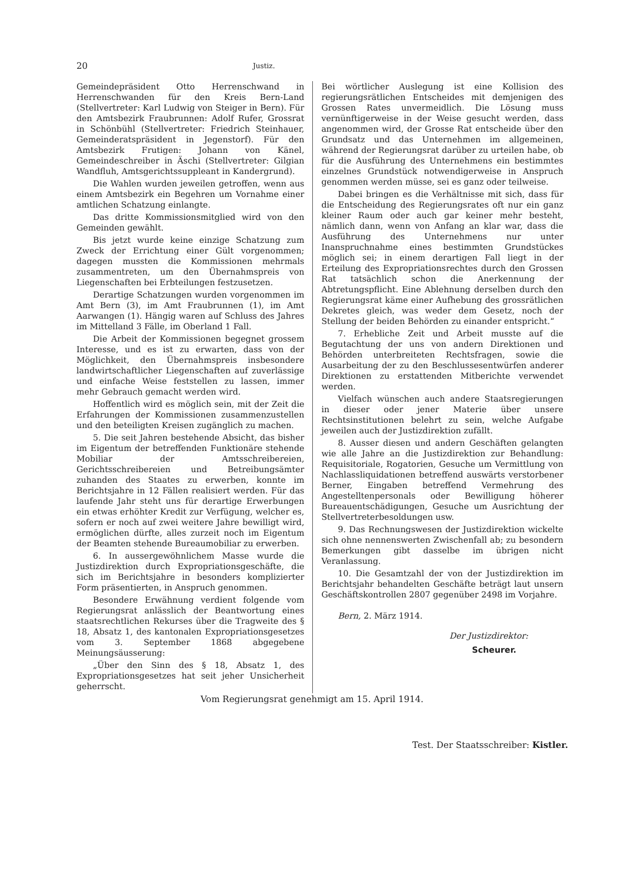20 Justiz.
Gemeindepräsident Otto Herrenschwand in Herrenschwanden für den Kreis Bern-Land (Stellvertreter: Karl Ludwig von Steiger in Bern). Für den Amtsbezirk Fraubrunnen: Adolf Rufer, Grossrat in Schönbühl (Stellvertreter: Friedrich Steinhauer, Gemeinderatspräsident in Jegenstorf). Für den Amtsbezirk Frutigen: Johann von Känel, Gemeindeschreiber in Äschi (Stellvertreter: Gilgian Wandfluh, Amtsgerichtssuppleant in Kandergrund).
Die Wahlen wurden jeweilen getroffen, wenn aus einem Amtsbezirk ein Begehren um Vornahme einer amtlichen Schatzung einlangte.
Das dritte Kommissionsmitglied wird von den Gemeinden gewählt.
Bis jetzt wurde keine einzige Schatzung zum Zweck der Errichtung einer Gült vorgenommen; dagegen mussten die Kommissionen mehrmals zusammentreten, um den Übernahmspreis von Liegenschaften bei Erbteilungen festzusetzen.
Derartige Schatzungen wurden vorgenommen im Amt Bern (3), im Amt Fraubrunnen (1), im Amt Aarwangen (1). Hängig waren auf Schluss des Jahres im Mittelland 3 Fälle, im Oberland 1 Fall.
Die Arbeit der Kommissionen begegnet grossem Interesse, und es ist zu erwarten, dass von der Möglichkeit, den Übernahmspreis insbesondere landwirtschaftlicher Liegenschaften auf zuverlässige und einfache Weise feststellen zu lassen, immer mehr Gebrauch gemacht werden wird.
Hoffentlich wird es möglich sein, mit der Zeit die Erfahrungen der Kommissionen zusammenzustellen und den beteiligten Kreisen zugänglich zu machen.
5. Die seit Jahren bestehende Absicht, das bisher im Eigentum der betreffenden Funktionäre stehende Mobiliar der Amtsschreibereien, Gerichtsschreibereien und Betreibungsämter zuhanden des Staates zu erwerben, konnte im Berichtsjahre in 12 Fällen realisiert werden. Für das laufende Jahr steht uns für derartige Erwerbungen ein etwas erhöhter Kredit zur Verfügung, welcher es, sofern er noch auf zwei weitere Jahre bewilligt wird, ermöglichen dürfte, alles zurzeit noch im Eigentum der Beamten stehende Bureaumobiliar zu erwerben.
6. In aussergewöhnlichem Masse wurde die Justizdirektion durch Expropriationsgeschäfte, die sich im Berichtsjahre in besonders komplizierter Form präsentierten, in Anspruch genommen.
Besondere Erwähnung verdient folgende vom Regierungsrat anlässlich der Beantwortung eines staatsrechtlichen Rekurses über die Tragweite des § 18, Absatz 1, des kantonalen Expropriationsgesetzes vom 3. September 1868 abgegebene Meinungsäusserung:
„Über den Sinn des § 18, Absatz 1, des Expropriationsgesetzes hat seit jeher Unsicherheit geherrscht.
Bei wörtlicher Auslegung ist eine Kollision des regierungsrätlichen Entscheides mit demjenigen des Grossen Rates unvermeidlich. Die Lösung muss vernünftigerweise in der Weise gesucht werden, dass angenommen wird, der Grosse Rat entscheide über den Grundsatz und das Unternehmen im allgemeinen, während der Regierungsrat darüber zu urteilen habe, ob für die Ausführung des Unternehmens ein bestimmtes einzelnes Grundstück notwendigerweise in Anspruch genommen werden müsse, sei es ganz oder teilweise.
Dabei bringen es die Verhältnisse mit sich, dass für die Entscheidung des Regierungsrates oft nur ein ganz kleiner Raum oder auch gar keiner mehr besteht, nämlich dann, wenn von Anfang an klar war, dass die Ausführung des Unternehmens nur unter Inanspruchnahme eines bestimmten Grundstückes möglich sei; in einem derartigen Fall liegt in der Erteilung des Expropriationsrechtes durch den Grossen Rat tatsächlich schon die Anerkennung der Abtretungspflicht. Eine Ablehnung derselben durch den Regierungsrat käme einer Aufhebung des grossrätlichen Dekretes gleich, was weder dem Gesetz, noch der Stellung der beiden Behörden zu einander entspricht.“
7. Erhebliche Zeit und Arbeit musste auf die Begutachtung der uns von andern Direktionen und Behörden unterbreiteten Rechtsfragen, sowie die Ausarbeitung der zu den Beschlussesentwürfen anderer Direktionen zu erstattenden Mitberichte verwendet werden.
Vielfach wünschen auch andere Staatsregierungen in dieser oder jener Materie über unsere Rechtsinstitutionen belehrt zu sein, welche Aufgabe jeweilen auch der Justizdirektion zufällt.
8. Ausser diesen und andern Geschäften gelangten wie alle Jahre an die Justizdirektion zur Behandlung: Requisitoriale, Rogatorien, Gesuche um Vermittlung von Nachlassliquidationen betreffend auswärts verstorbener Berner, Eingaben betreffend Vermehrung des Angestelltenpersonals oder Bewilligung höherer Bureauentschädigungen, Gesuche um Ausrichtung der Stellvertreterbesoldungen usw.
9. Das Rechnungswesen der Justizdirektion wickelte sich ohne nennenswerten Zwischenfall ab; zu besondern Bemerkungen gibt dasselbe im übrigen nicht Veranlassung.
10. Die Gesamtzahl der von der Justizdirektion im Berichtsjahr behandelten Geschäfte beträgt laut unsern Geschäftskontrollen 2807 gegenüber 2498 im Vorjahre.
Bern, 2. März 1914.
Der Justizdirektor:
Scheurer.
Vom Regierungsrat genehmigt am 15. April 1914.
Test. Der Staatsschreiber: Kistler.